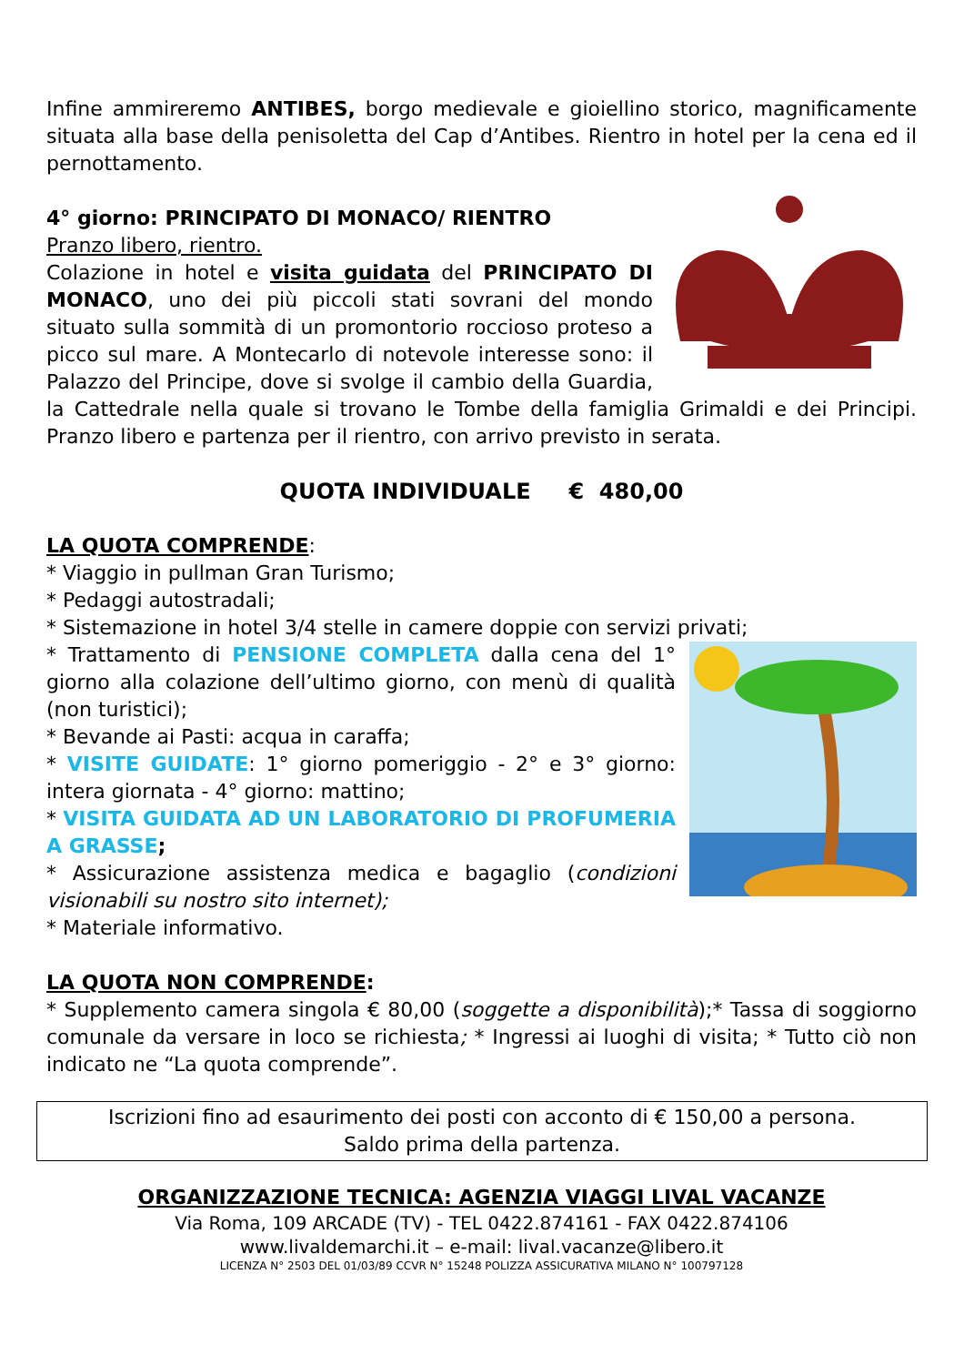Infine ammireremo ANTIBES, borgo medievale e gioiellino storico, magnificamente situata alla base della penisoletta del Cap d’Antibes. Rientro in hotel per la cena ed il pernottamento.
4° giorno: PRINCIPATO DI MONACO/ RIENTRO
Pranzo libero, rientro.
Colazione in hotel e visita guidata del PRINCIPATO DI MONACO, uno dei più piccoli stati sovrani del mondo situato sulla sommità di un promontorio roccioso proteso a picco sul mare. A Montecarlo di notevole interesse sono: il Palazzo del Principe, dove si svolge il cambio della Guardia, la Cattedrale nella quale si trovano le Tombe della famiglia Grimaldi e dei Principi. Pranzo libero e partenza per il rientro, con arrivo previsto in serata.
QUOTA INDIVIDUALE € 480,00
LA QUOTA COMPRENDE:
* Viaggio in pullman Gran Turismo;
* Pedaggi autostradali;
* Sistemazione in hotel 3/4 stelle in camere doppie con servizi privati;
* Trattamento di PENSIONE COMPLETA dalla cena del 1° giorno alla colazione dell’ultimo giorno, con menù di qualità (non turistici);
* Bevande ai Pasti: acqua in caraffa;
* VISITE GUIDATE: 1° giorno pomeriggio - 2° e 3° giorno: intera giornata - 4° giorno: mattino;
* VISITA GUIDATA AD UN LABORATORIO DI PROFUMERIA A GRASSE;
* Assicurazione assistenza medica e bagaglio (condizioni visionabili su nostro sito internet);
* Materiale informativo.
LA QUOTA NON COMPRENDE:
* Supplemento camera singola € 80,00 (soggette a disponibilità);* Tassa di soggiorno comunale da versare in loco se richiesta; * Ingressi ai luoghi di visita; * Tutto ciò non indicato ne “La quota comprende”.
Iscrizioni fino ad esaurimento dei posti con acconto di € 150,00 a persona.
Saldo prima della partenza.
ORGANIZZAZIONE TECNICA: AGENZIA VIAGGI LIVAL VACANZE
Via Roma, 109 ARCADE (TV) - TEL 0422.874161 - FAX 0422.874106
www.livaldemarchi.it – e-mail: lival.vacanze@libero.it
LICENZA N° 2503 DEL 01/03/89 CCVR N° 15248 POLIZZA ASSICURATIVA MILANO N° 100797128